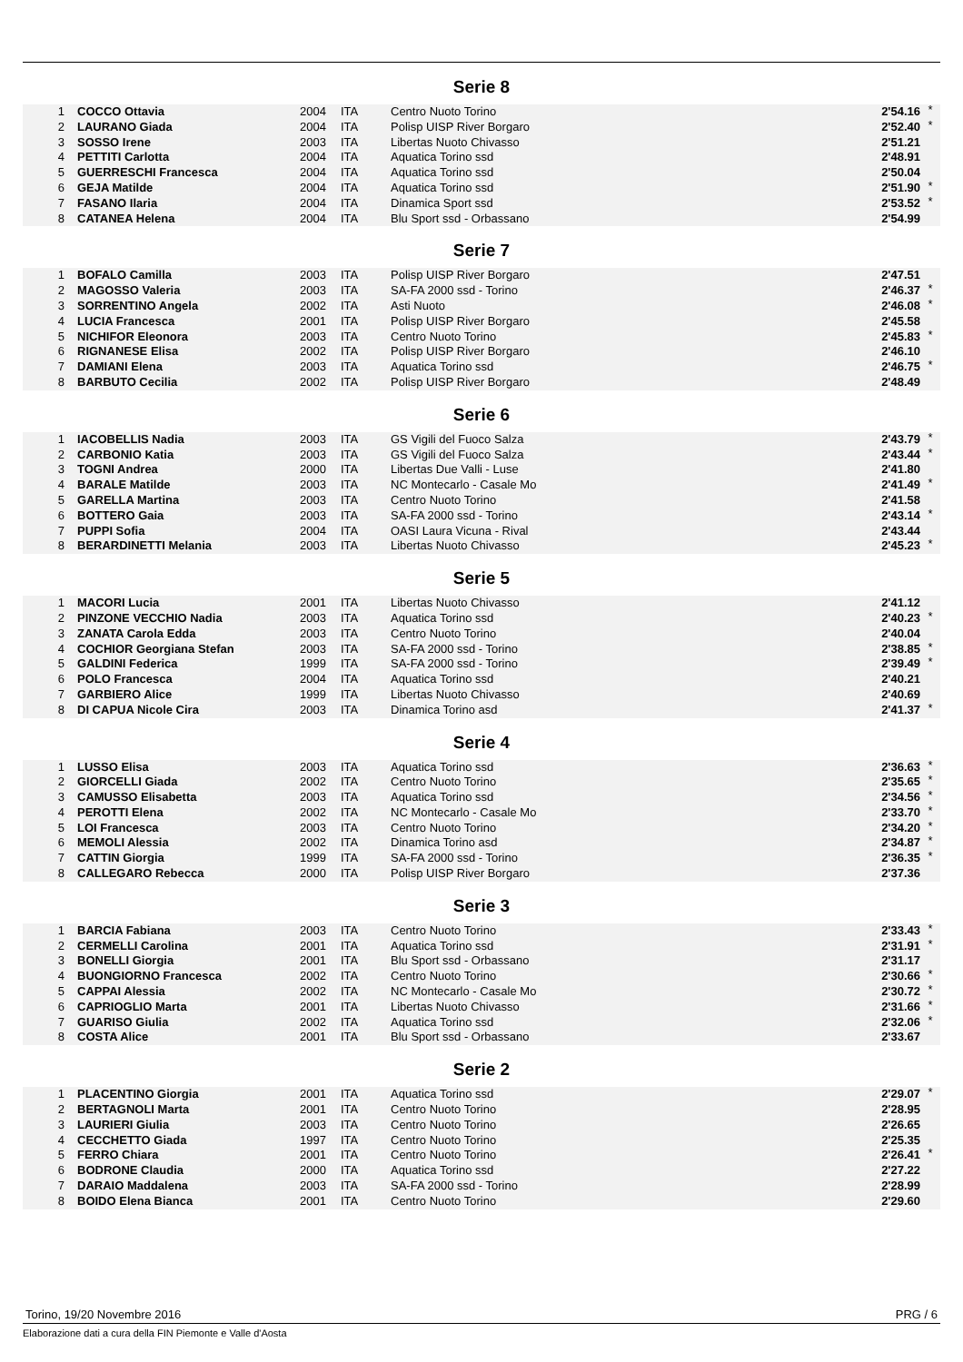Serie 8
| 1 | COCCO Ottavia | 2004 | ITA | Centro Nuoto Torino | 2'54.16 | * |
| 2 | LAURANO Giada | 2004 | ITA | Polisp UISP River Borgaro | 2'52.40 | * |
| 3 | SOSSO Irene | 2003 | ITA | Libertas Nuoto Chivasso | 2'51.21 | |
| 4 | PETTITI Carlotta | 2004 | ITA | Aquatica Torino ssd | 2'48.91 | |
| 5 | GUERRESCHI Francesca | 2004 | ITA | Aquatica Torino ssd | 2'50.04 | |
| 6 | GEJA Matilde | 2004 | ITA | Aquatica Torino ssd | 2'51.90 | * |
| 7 | FASANO Ilaria | 2004 | ITA | Dinamica Sport ssd | 2'53.52 | * |
| 8 | CATANEA Helena | 2004 | ITA | Blu Sport ssd - Orbassano | 2'54.99 | |
Serie 7
| 1 | BOFALO Camilla | 2003 | ITA | Polisp UISP River Borgaro | 2'47.51 | |
| 2 | MAGOSSO Valeria | 2003 | ITA | SA-FA 2000 ssd - Torino | 2'46.37 | * |
| 3 | SORRENTINO Angela | 2002 | ITA | Asti Nuoto | 2'46.08 | * |
| 4 | LUCIA Francesca | 2001 | ITA | Polisp UISP River Borgaro | 2'45.58 | |
| 5 | NICHIFOR Eleonora | 2003 | ITA | Centro Nuoto Torino | 2'45.83 | * |
| 6 | RIGNANESE Elisa | 2002 | ITA | Polisp UISP River Borgaro | 2'46.10 | |
| 7 | DAMIANI Elena | 2003 | ITA | Aquatica Torino ssd | 2'46.75 | * |
| 8 | BARBUTO Cecilia | 2002 | ITA | Polisp UISP River Borgaro | 2'48.49 | |
Serie 6
| 1 | IACOBELLIS Nadia | 2003 | ITA | GS Vigili del Fuoco Salza | 2'43.79 | * |
| 2 | CARBONIO Katia | 2003 | ITA | GS Vigili del Fuoco Salza | 2'43.44 | * |
| 3 | TOGNI Andrea | 2000 | ITA | Libertas Due Valli - Luse | 2'41.80 | |
| 4 | BARALE Matilde | 2003 | ITA | NC Montecarlo - Casale Mo | 2'41.49 | * |
| 5 | GARELLA Martina | 2003 | ITA | Centro Nuoto Torino | 2'41.58 | |
| 6 | BOTTERO Gaia | 2003 | ITA | SA-FA 2000 ssd - Torino | 2'43.14 | * |
| 7 | PUPPI Sofia | 2004 | ITA | OASI Laura Vicuna - Rival | 2'43.44 | |
| 8 | BERARDINETTI Melania | 2003 | ITA | Libertas Nuoto Chivasso | 2'45.23 | * |
Serie 5
| 1 | MACORI Lucia | 2001 | ITA | Libertas Nuoto Chivasso | 2'41.12 | |
| 2 | PINZONE VECCHIO Nadia | 2003 | ITA | Aquatica Torino ssd | 2'40.23 | * |
| 3 | ZANATA Carola Edda | 2003 | ITA | Centro Nuoto Torino | 2'40.04 | |
| 4 | COCHIOR Georgiana Stefan | 2003 | ITA | SA-FA 2000 ssd - Torino | 2'38.85 | * |
| 5 | GALDINI Federica | 1999 | ITA | SA-FA 2000 ssd - Torino | 2'39.49 | * |
| 6 | POLO Francesca | 2004 | ITA | Aquatica Torino ssd | 2'40.21 | |
| 7 | GARBIERO Alice | 1999 | ITA | Libertas Nuoto Chivasso | 2'40.69 | |
| 8 | DI CAPUA Nicole Cira | 2003 | ITA | Dinamica Torino asd | 2'41.37 | * |
Serie 4
| 1 | LUSSO Elisa | 2003 | ITA | Aquatica Torino ssd | 2'36.63 | * |
| 2 | GIORCELLI Giada | 2002 | ITA | Centro Nuoto Torino | 2'35.65 | * |
| 3 | CAMUSSO Elisabetta | 2003 | ITA | Aquatica Torino ssd | 2'34.56 | * |
| 4 | PEROTTI Elena | 2002 | ITA | NC Montecarlo - Casale Mo | 2'33.70 | * |
| 5 | LOI Francesca | 2003 | ITA | Centro Nuoto Torino | 2'34.20 | * |
| 6 | MEMOLI Alessia | 2002 | ITA | Dinamica Torino asd | 2'34.87 | * |
| 7 | CATTIN Giorgia | 1999 | ITA | SA-FA 2000 ssd - Torino | 2'36.35 | * |
| 8 | CALLEGARO Rebecca | 2000 | ITA | Polisp UISP River Borgaro | 2'37.36 | |
Serie 3
| 1 | BARCIA Fabiana | 2003 | ITA | Centro Nuoto Torino | 2'33.43 | * |
| 2 | CERMELLI Carolina | 2001 | ITA | Aquatica Torino ssd | 2'31.91 | * |
| 3 | BONELLI Giorgia | 2001 | ITA | Blu Sport ssd - Orbassano | 2'31.17 | |
| 4 | BUONGIORNO Francesca | 2002 | ITA | Centro Nuoto Torino | 2'30.66 | * |
| 5 | CAPPAI Alessia | 2002 | ITA | NC Montecarlo - Casale Mo | 2'30.72 | * |
| 6 | CAPRIOGLIO Marta | 2001 | ITA | Libertas Nuoto Chivasso | 2'31.66 | * |
| 7 | GUARISO Giulia | 2002 | ITA | Aquatica Torino ssd | 2'32.06 | * |
| 8 | COSTA Alice | 2001 | ITA | Blu Sport ssd - Orbassano | 2'33.67 | |
Serie 2
| 1 | PLACENTINO Giorgia | 2001 | ITA | Aquatica Torino ssd | 2'29.07 | * |
| 2 | BERTAGNOLI Marta | 2001 | ITA | Centro Nuoto Torino | 2'28.95 | |
| 3 | LAURIERI Giulia | 2003 | ITA | Centro Nuoto Torino | 2'26.65 | |
| 4 | CECCHETTO Giada | 1997 | ITA | Centro Nuoto Torino | 2'25.35 | |
| 5 | FERRO Chiara | 2001 | ITA | Centro Nuoto Torino | 2'26.41 | * |
| 6 | BODRONE Claudia | 2000 | ITA | Aquatica Torino ssd | 2'27.22 | |
| 7 | DARAIO Maddalena | 2003 | ITA | SA-FA 2000 ssd - Torino | 2'28.99 | |
| 8 | BOIDO Elena Bianca | 2001 | ITA | Centro Nuoto Torino | 2'29.60 | |
Torino, 19/20 Novembre 2016 PRG / 6
Elaborazione dati a cura della FIN Piemonte e Valle d'Aosta